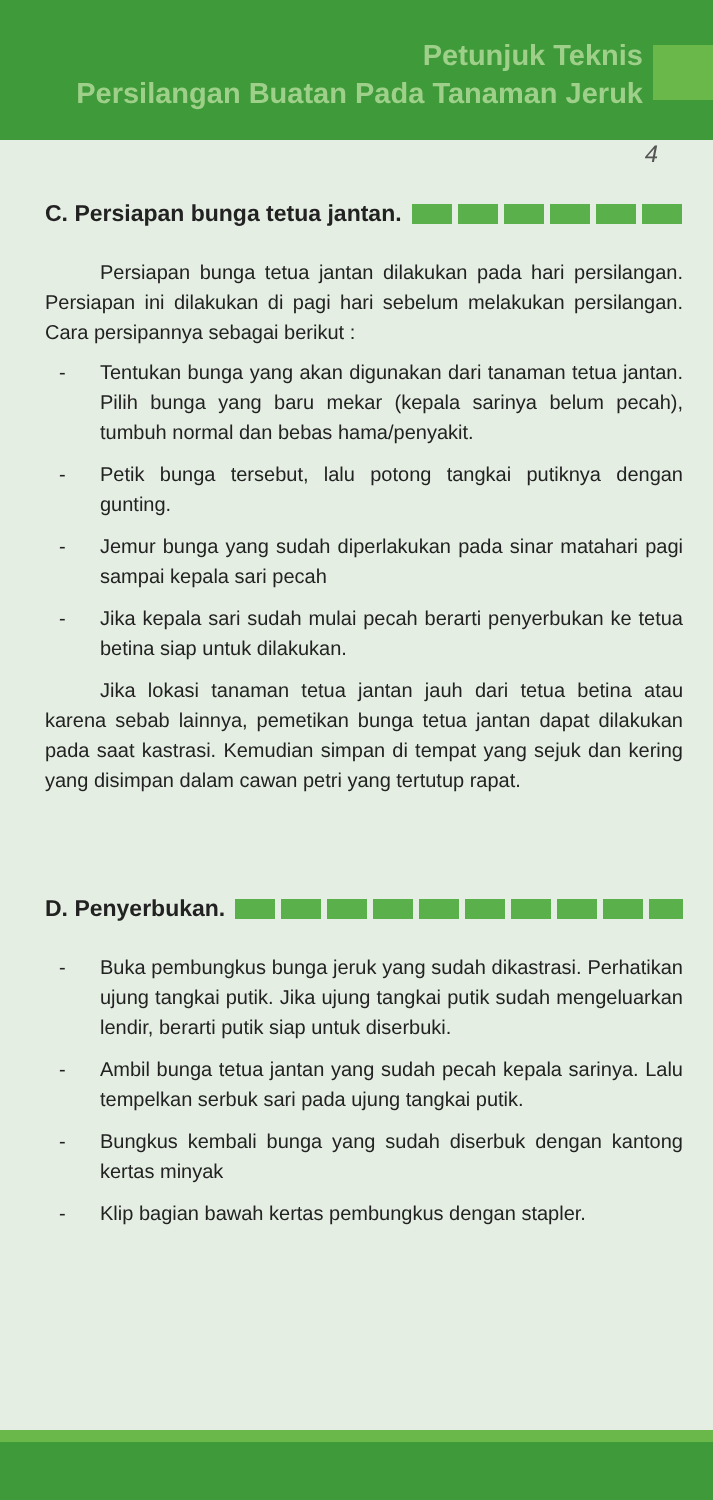Petunjuk Teknis
Persilangan Buatan Pada Tanaman Jeruk
4
C. Persiapan bunga tetua jantan.
Persiapan bunga tetua jantan dilakukan pada hari persilangan. Persiapan ini dilakukan di pagi hari sebelum melakukan persilangan. Cara persipannya sebagai berikut :
- Tentukan bunga yang akan digunakan dari tanaman tetua jantan. Pilih bunga yang baru mekar (kepala sarinya belum pecah), tumbuh normal dan bebas hama/penyakit.
- Petik bunga tersebut, lalu potong tangkai putiknya dengan gunting.
- Jemur bunga yang sudah diperlakukan pada sinar matahari pagi sampai kepala sari pecah
- Jika kepala sari sudah mulai pecah berarti penyerbukan ke tetua betina siap untuk dilakukan.
Jika lokasi tanaman tetua jantan jauh dari tetua betina atau karena sebab lainnya, pemetikan bunga tetua jantan dapat dilakukan pada saat kastrasi. Kemudian simpan di tempat yang sejuk dan kering yang disimpan dalam cawan petri yang tertutup rapat.
D. Penyerbukan.
- Buka pembungkus bunga jeruk yang sudah dikastrasi. Perhatikan ujung tangkai putik. Jika ujung tangkai putik sudah mengeluarkan lendir, berarti putik siap untuk diserbuki.
- Ambil bunga tetua jantan yang sudah pecah kepala sarinya. Lalu tempelkan serbuk sari pada ujung tangkai putik.
- Bungkus kembali bunga yang sudah diserbuk dengan kantong kertas minyak
- Klip bagian bawah kertas pembungkus dengan stapler.